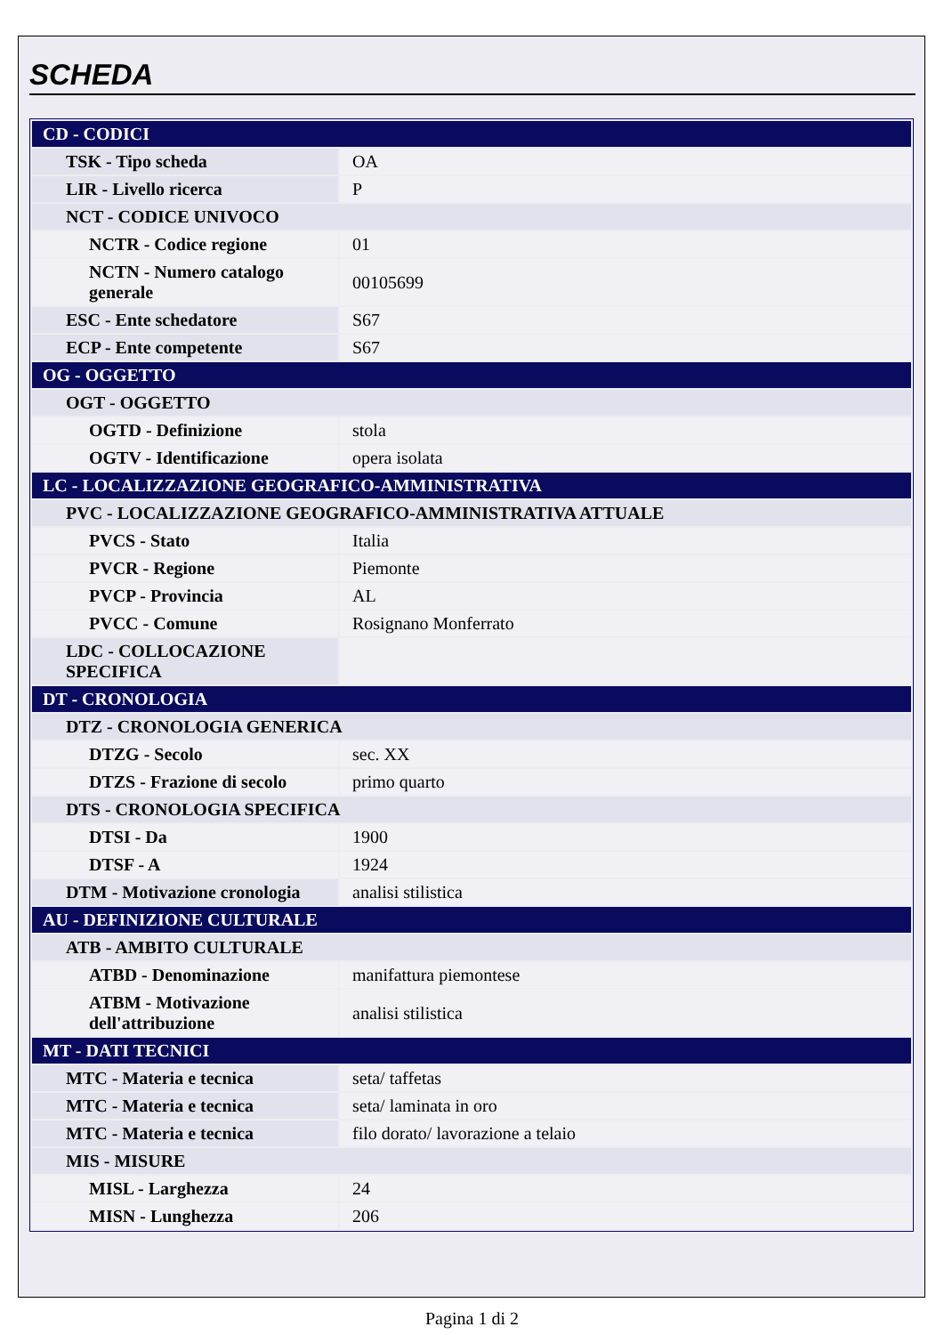SCHEDA
| CD - CODICI | |
| TSK - Tipo scheda | OA |
| LIR - Livello ricerca | P |
| NCT - CODICE UNIVOCO | |
| NCTR - Codice regione | 01 |
| NCTN - Numero catalogo generale | 00105699 |
| ESC - Ente schedatore | S67 |
| ECP - Ente competente | S67 |
| OG - OGGETTO | |
| OGT - OGGETTO | |
| OGTD - Definizione | stola |
| OGTV - Identificazione | opera isolata |
| LC - LOCALIZZAZIONE GEOGRAFICO-AMMINISTRATIVA | |
| PVC - LOCALIZZAZIONE GEOGRAFICO-AMMINISTRATIVA ATTUALE | |
| PVCS - Stato | Italia |
| PVCR - Regione | Piemonte |
| PVCP - Provincia | AL |
| PVCC - Comune | Rosignano Monferrato |
| LDC - COLLOCAZIONE SPECIFICA | |
| DT - CRONOLOGIA | |
| DTZ - CRONOLOGIA GENERICA | |
| DTZG - Secolo | sec. XX |
| DTZS - Frazione di secolo | primo quarto |
| DTS - CRONOLOGIA SPECIFICA | |
| DTSI - Da | 1900 |
| DTSF - A | 1924 |
| DTM - Motivazione cronologia | analisi stilistica |
| AU - DEFINIZIONE CULTURALE | |
| ATB - AMBITO CULTURALE | |
| ATBD - Denominazione | manifattura piemontese |
| ATBM - Motivazione dell'attribuzione | analisi stilistica |
| MT - DATI TECNICI | |
| MTC - Materia e tecnica | seta/ taffetas |
| MTC - Materia e tecnica | seta/ laminata in oro |
| MTC - Materia e tecnica | filo dorato/ lavorazione a telaio |
| MIS - MISURE | |
| MISL - Larghezza | 24 |
| MISN - Lunghezza | 206 |
Pagina 1 di 2